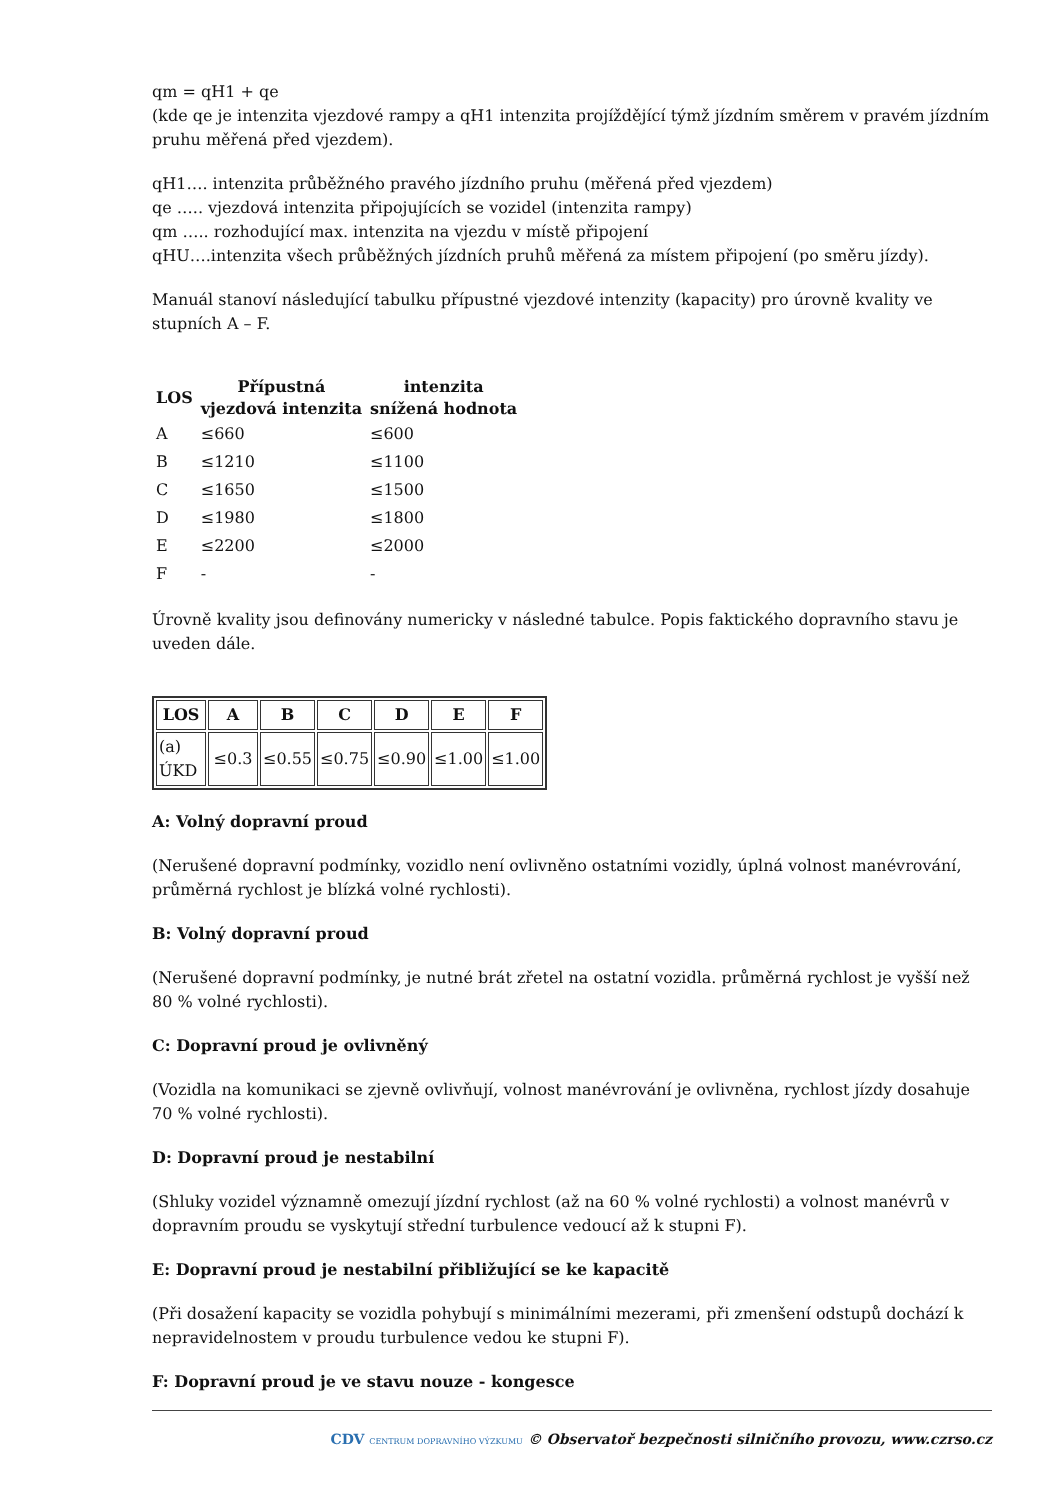qm = qH1 + qe
(kde qe je intenzita vjezdové rampy a qH1 intenzita projíždějící týmž jízdním směrem v pravém jízdním pruhu měřená před vjezdem).
qH1…. intenzita průběžného pravého jízdního pruhu (měřená před vjezdem)
qe ….. vjezdová intenzita připojujících se vozidel (intenzita rampy)
qm ….. rozhodující max. intenzita na vjezdu v místě připojení
qHU….intenzita všech průběžných jízdních pruhů měřená za místem připojení (po směru jízdy).
Manuál stanoví následující tabulku přípustné vjezdové intenzity (kapacity) pro úrovně kvality ve stupních A – F.
| LOS | Přípustná vjezdová intenzita | intenzita snížená hodnota |
| --- | --- | --- |
| A | ≤660 | ≤600 |
| B | ≤1210 | ≤1100 |
| C | ≤1650 | ≤1500 |
| D | ≤1980 | ≤1800 |
| E | ≤2200 | ≤2000 |
| F | - | - |
Úrovně kvality jsou definovány numericky v následné tabulce. Popis faktického dopravního stavu je uveden dále.
| LOS | A | B | C | D | E | F |
| --- | --- | --- | --- | --- | --- | --- |
| (a) ÚKD | ≤0.3 | ≤0.55 | ≤0.75 | ≤0.90 | ≤1.00 | ≤1.00 |
A: Volný dopravní proud
(Nerušené dopravní podmínky, vozidlo není ovlivněno ostatními vozidly, úplná volnost manévrování, průměrná rychlost je blízká volné rychlosti).
B: Volný dopravní proud
(Nerušené dopravní podmínky, je nutné brát zřetel na ostatní vozidla. průměrná rychlost je vyšší než 80 % volné rychlosti).
C: Dopravní proud je ovlivněný
(Vozidla na komunikaci se zjevně ovlivňují, volnost manévrování je ovlivněna, rychlost jízdy dosahuje 70 % volné rychlosti).
D: Dopravní proud je nestabilní
(Shluky vozidel významně omezují jízdní rychlost (až na 60 % volné rychlosti) a volnost manévrů v dopravním proudu se vyskytují střední turbulence vedoucí až k stupni F).
E: Dopravní proud je nestabilní přibližující se ke kapacitě
(Při dosažení kapacity se vozidla pohybují s minimálními mezerami, při zmenšení odstupů dochází k nepravidelnostem v proudu turbulence vedou ke stupni F).
F: Dopravní proud je ve stavu nouze - kongesce
CDV CENTRUM DOPRAVNÍHO VÝZKUMU © Observatoř bezpečnosti silničního provozu, www.czrso.cz